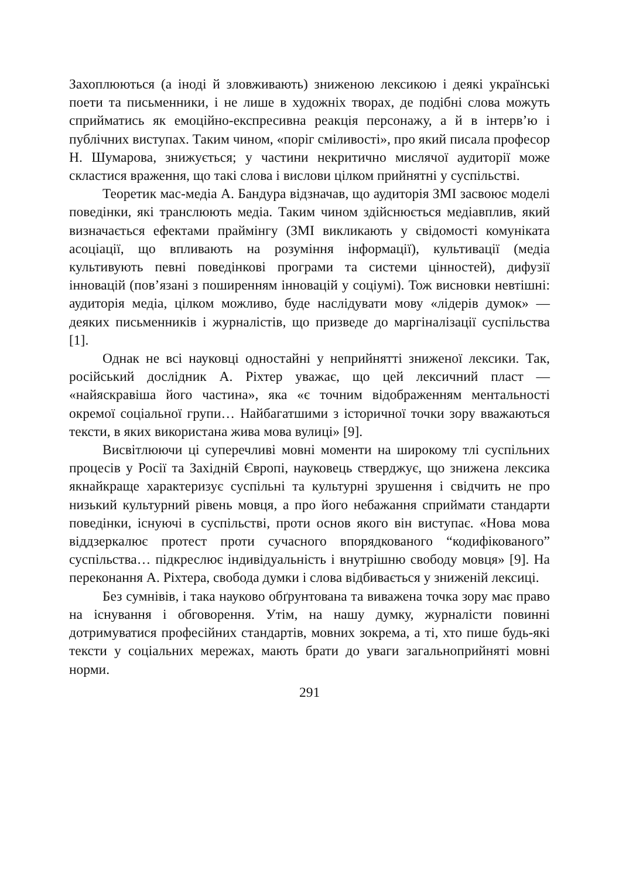Захоплюються (а іноді й зловживають) зниженою лексикою і деякі українські поети та письменники, і не лише в художніх творах, де подібні слова можуть сприйматись як емоційно-експресивна реакція персонажу, а й в інтерв’ю і публічних виступах. Таким чином, «поріг сміливості», про який писала професор Н. Шумарова, знижується; у частини некритично мислячої аудиторії може скластися враження, що такі слова і вислови цілком прийнятні у суспільстві.
Теоретик мас-медіа А. Бандура відзначав, що аудиторія ЗМІ засвоює моделі поведінки, які транслюють медіа. Таким чином здійснюється медіавплив, який визначається ефектами праймінгу (ЗМІ викликають у свідомості комуніката асоціації, що впливають на розуміння інформації), культивації (медіа культивують певні поведінкові програми та системи цінностей), дифузії інновацій (пов’язані з поширенням інновацій у соціумі). Тож висновки невтішні: аудиторія медіа, цілком можливо, буде наслідувати мову «лідерів думок» — деяких письменників і журналістів, що призведе до маргіналізації суспільства [1].
Однак не всі науковці одностайні у неприйнятті зниженої лексики. Так, російський дослідник А. Ріхтер уважає, що цей лексичний пласт — «найяскравіша його частина», яка «є точним відображенням ментальності окремої соціальної групи… Найбагатшими з історичної точки зору вважаються тексти, в яких використана жива мова вулиці» [9].
Висвітлюючи ці суперечливі мовні моменти на широкому тлі суспільних процесів у Росії та Західній Європі, науковець стверджує, що знижена лексика якнайкраще характеризує суспільні та культурні зрушення і свідчить не про низький культурний рівень мовця, а про його небажання сприймати стандарти поведінки, існуючі в суспільстві, проти основ якого він виступає. «Нова мова віддзеркалює протест проти сучасного впорядкованого “кодифікованого” суспільства… підкреслює індивідуальність і внутрішню свободу мовця» [9]. На переконання А. Ріхтера, свобода думки і слова відбивається у зниженій лексиці.
Без сумнівів, і така науково обґрунтована та виважена точка зору має право на існування і обговорення. Утім, на нашу думку, журналісти повинні дотримуватися професійних стандартів, мовних зокрема, а ті, хто пише будь-які тексти у соціальних мережах, мають брати до уваги загальноприйняті мовні норми.
291